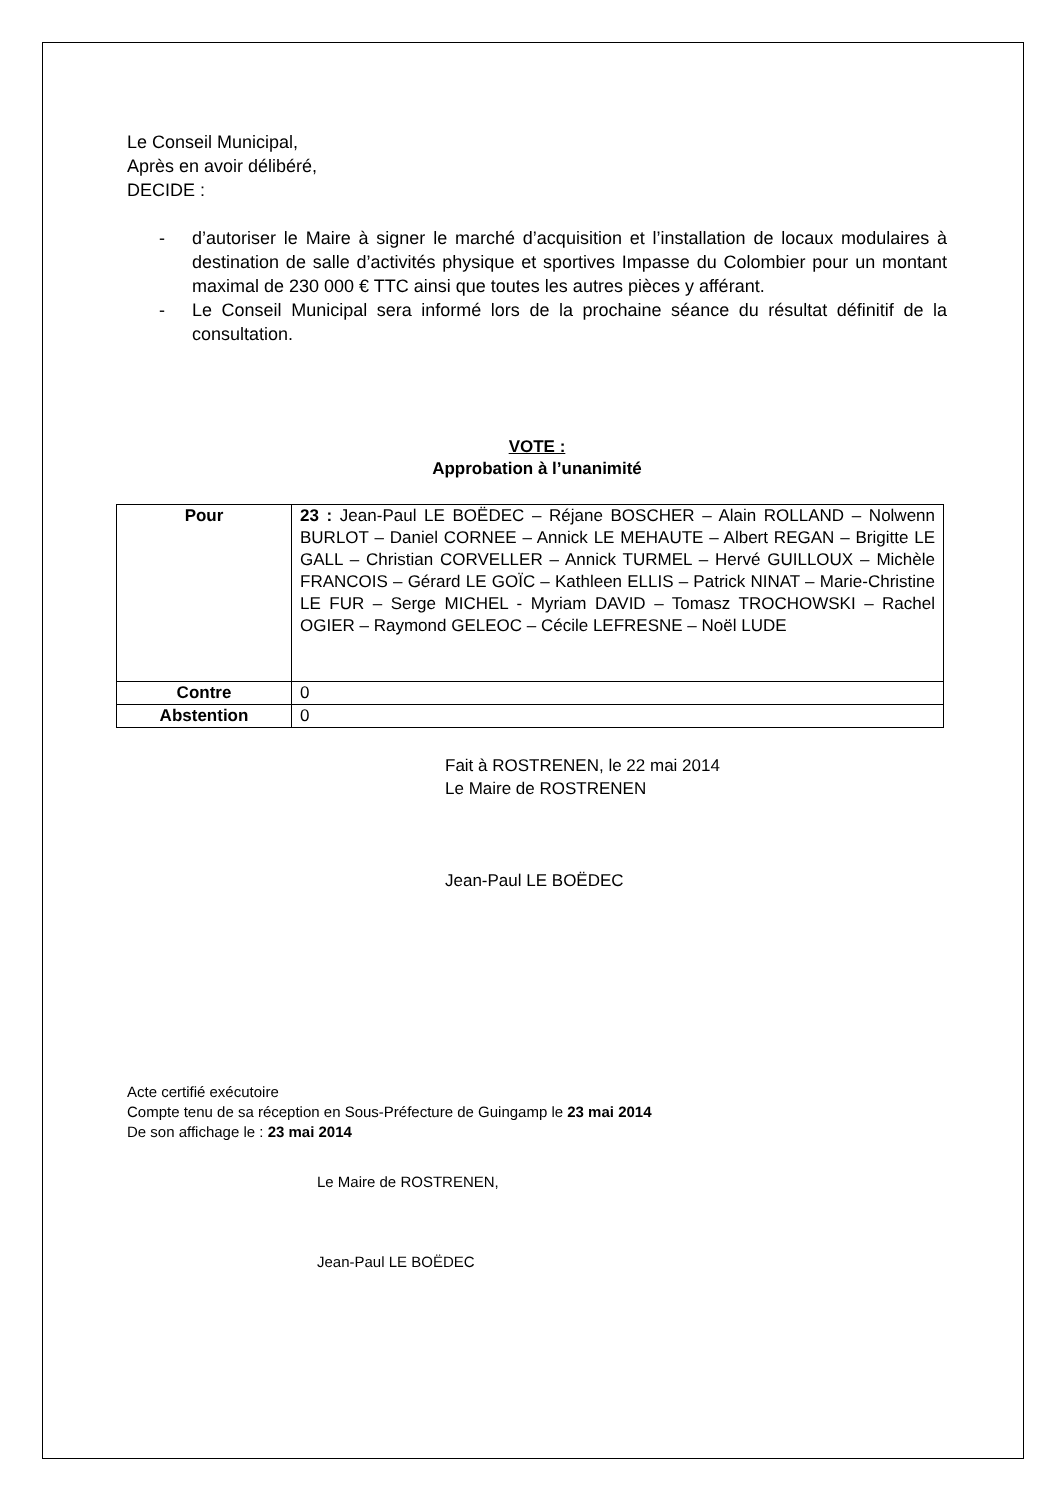Le Conseil Municipal,
Après en avoir délibéré,
DECIDE :
- d’autoriser le Maire à signer le marché d’acquisition et l’installation de locaux modulaires à destination de salle d’activités physique et sportives Impasse du Colombier pour un montant maximal de 230 000 € TTC ainsi que toutes les autres pièces y afférant.
- Le Conseil Municipal sera informé lors de la prochaine séance du résultat définitif de la consultation.
VOTE :
Approbation à l’unanimité
| Pour | 23 : Jean-Paul LE BOËDEC – Réjane BOSCHER – Alain ROLLAND – Nolwenn BURLOT – Daniel CORNEE – Annick LE MEHAUTE – Albert REGAN – Brigitte LE GALL – Christian CORVELLER – Annick TURMEL – Hervé GUILLOUX – Michèle FRANCOIS – Gérard LE GOÏC – Kathleen ELLIS – Patrick NINAT – Marie-Christine LE FUR – Serge MICHEL - Myriam DAVID – Tomasz TROCHOWSKI – Rachel OGIER – Raymond GELEOC – Cécile LEFRESNE – Noël LUDE |
| Contre | 0 |
| Abstention | 0 |
Fait à ROSTRENEN, le 22 mai 2014
Le Maire de ROSTRENEN
Jean-Paul LE BOËDEC
Acte certifié exécutoire
Compte tenu de sa réception en Sous-Préfecture de Guingamp le 23 mai 2014
De son affichage le : 23 mai 2014
Le Maire de ROSTRENEN,
Jean-Paul LE BOËDEC